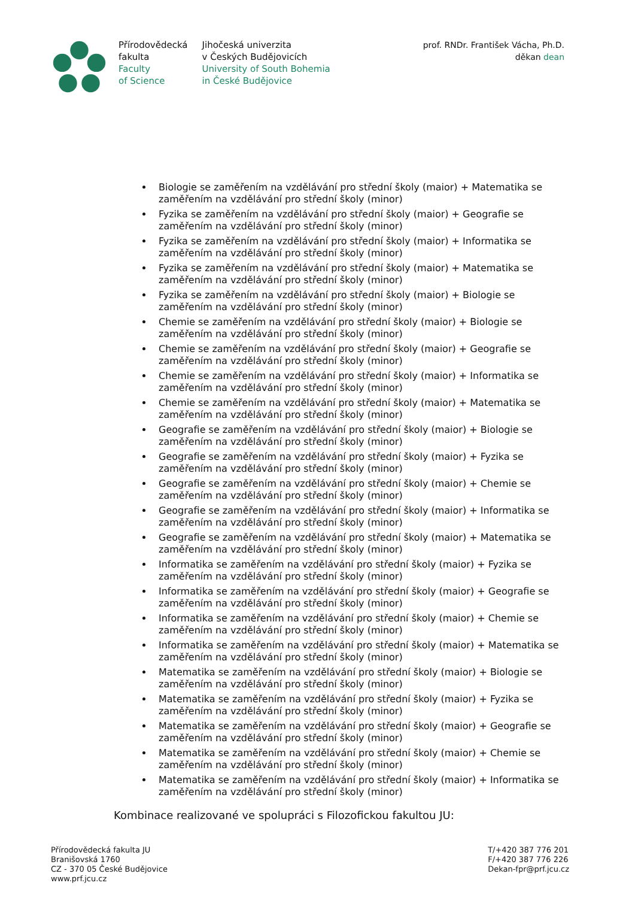Přírodovědecká
fakulta
Faculty
of Science
Jihočeská univerzita
v Českých Budějovicích
University of South Bohemia
in České Budějovice
prof. RNDr. František Vácha, Ph.D.
děkan dean
Biologie se zaměřením na vzdělávání pro střední školy (maior) + Matematika se zaměřením na vzdělávání pro střední školy (minor)
Fyzika se zaměřením na vzdělávání pro střední školy (maior) + Geografie se zaměřením na vzdělávání pro střední školy (minor)
Fyzika se zaměřením na vzdělávání pro střední školy (maior) + Informatika se zaměřením na vzdělávání pro střední školy (minor)
Fyzika se zaměřením na vzdělávání pro střední školy (maior) + Matematika se zaměřením na vzdělávání pro střední školy (minor)
Fyzika se zaměřením na vzdělávání pro střední školy (maior) + Biologie se zaměřením na vzdělávání pro střední školy (minor)
Chemie se zaměřením na vzdělávání pro střední školy (maior) + Biologie se zaměřením na vzdělávání pro střední školy (minor)
Chemie se zaměřením na vzdělávání pro střední školy (maior) + Geografie se zaměřením na vzdělávání pro střední školy (minor)
Chemie se zaměřením na vzdělávání pro střední školy (maior) + Informatika se zaměřením na vzdělávání pro střední školy (minor)
Chemie se zaměřením na vzdělávání pro střední školy (maior) + Matematika se zaměřením na vzdělávání pro střední školy (minor)
Geografie se zaměřením na vzdělávání pro střední školy (maior) + Biologie se zaměřením na vzdělávání pro střední školy (minor)
Geografie se zaměřením na vzdělávání pro střední školy (maior) + Fyzika se zaměřením na vzdělávání pro střední školy (minor)
Geografie se zaměřením na vzdělávání pro střední školy (maior) + Chemie se zaměřením na vzdělávání pro střední školy (minor)
Geografie se zaměřením na vzdělávání pro střední školy (maior) + Informatika se zaměřením na vzdělávání pro střední školy (minor)
Geografie se zaměřením na vzdělávání pro střední školy (maior) + Matematika se zaměřením na vzdělávání pro střední školy (minor)
Informatika se zaměřením na vzdělávání pro střední školy (maior) + Fyzika se zaměřením na vzdělávání pro střední školy (minor)
Informatika se zaměřením na vzdělávání pro střední školy (maior) + Geografie se zaměřením na vzdělávání pro střední školy (minor)
Informatika se zaměřením na vzdělávání pro střední školy (maior) + Chemie se zaměřením na vzdělávání pro střední školy (minor)
Informatika se zaměřením na vzdělávání pro střední školy (maior) + Matematika se zaměřením na vzdělávání pro střední školy (minor)
Matematika se zaměřením na vzdělávání pro střední školy (maior) + Biologie se zaměřením na vzdělávání pro střední školy (minor)
Matematika se zaměřením na vzdělávání pro střední školy (maior) + Fyzika se zaměřením na vzdělávání pro střední školy (minor)
Matematika se zaměřením na vzdělávání pro střední školy (maior) + Geografie se zaměřením na vzdělávání pro střední školy (minor)
Matematika se zaměřením na vzdělávání pro střední školy (maior) + Chemie se zaměřením na vzdělávání pro střední školy (minor)
Matematika se zaměřením na vzdělávání pro střední školy (maior) + Informatika se zaměřením na vzdělávání pro střední školy (minor)
Kombinace realizované ve spolupráci s Filozofickou fakultou JU:
Přírodovědecká fakulta JU
Branišovská 1760
CZ - 370 05 České Budějovice
www.prf.jcu.cz
T/+420 387 776 201
F/+420 387 776 226
Dekan-fpr@prf.jcu.cz